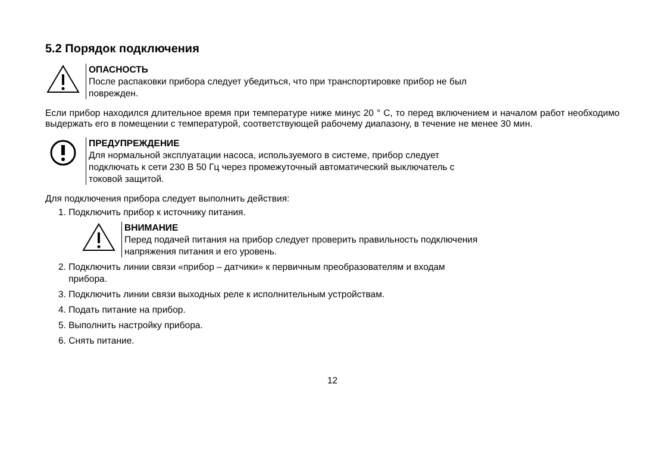5.2 Порядок подключения
ОПАСНОСТЬ
После распаковки прибора следует убедиться, что при транспортировке прибор не был
поврежден.
Если прибор находился длительное время при температуре ниже минус 20 ° С, то перед включением и началом работ необходимо выдержать его в помещении с температурой, соответствующей рабочему диапазону, в течение не менее 30 мин.
ПРЕДУПРЕЖДЕНИЕ
Для нормальной эксплуатации насоса, используемого в системе, прибор следует
подключать к сети 230 В 50 Гц через промежуточный автоматический выключатель с
токовой защитой.
Для подключения прибора следует выполнить действия:
1. Подключить прибор к источнику питания.
ВНИМАНИЕ
Перед подачей питания на прибор следует проверить правильность подключения
напряжения питания и его уровень.
2. Подключить линии связи «прибор – датчики» к первичным преобразователям и входам
прибора.
3. Подключить линии связи выходных реле к исполнительным устройствам.
4. Подать питание на прибор.
5. Выполнить настройку прибора.
6. Снять питание.
12